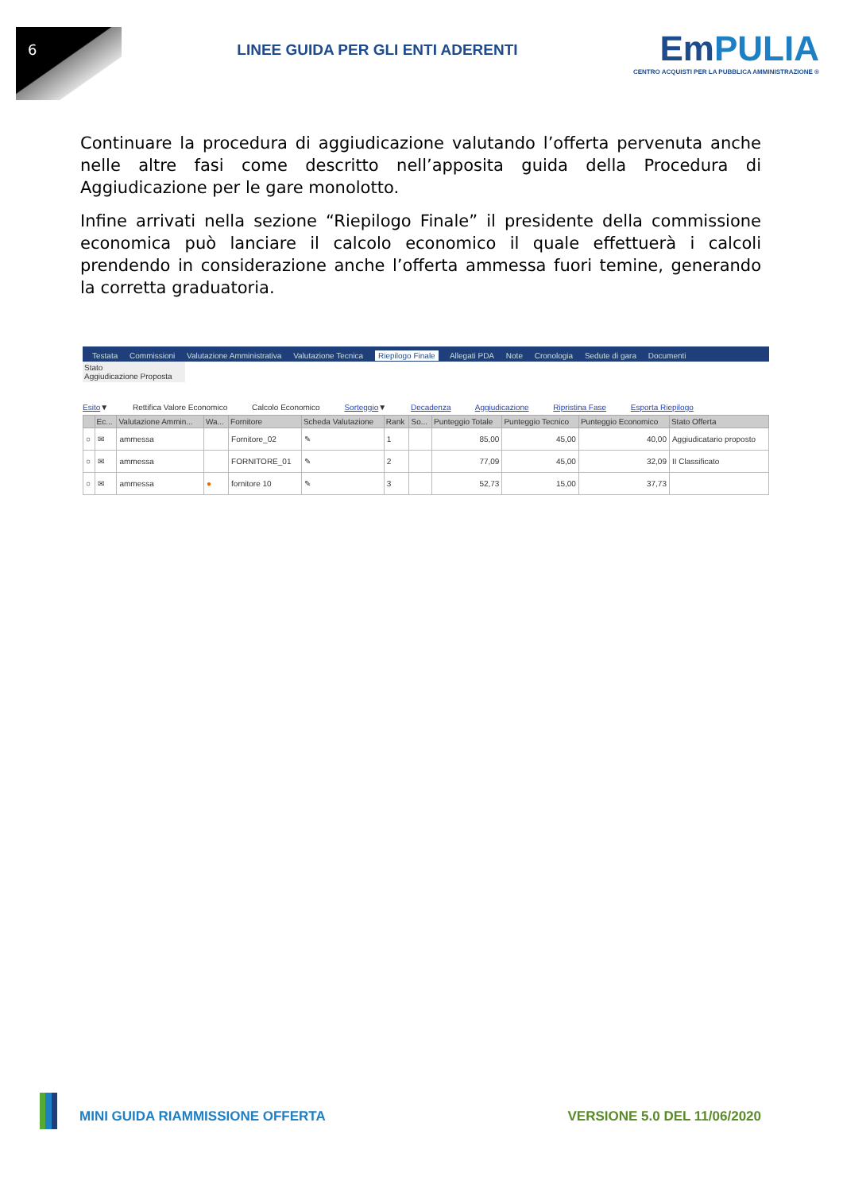6
LINEE GUIDA PER GLI ENTI ADERENTI
EmPULIA
CENTRO ACQUISTI PER LA PUBBLICA AMMINISTRAZIONE ®
Continuare la procedura di aggiudicazione valutando l’offerta pervenuta anche nelle altre fasi come descritto nell’apposita guida della Procedura di Aggiudicazione per le gare monolotto.
Infine arrivati nella sezione “Riepilogo Finale” il presidente della commissione economica può lanciare il calcolo economico il quale effettuerà i calcoli prendendo in considerazione anche l’offerta ammessa fuori temine, generando la corretta graduatoria.
Testata Commissioni Valutazione Amministrativa Valutazione Tecnica Riepilogo Finale Allegati PDA Note Cronologia Sedute di gara Documenti
Stato
Aggiudicazione Proposta
Esito▼ Rettifica Valore Economico Calcolo Economico Sorteggio▼ Decadenza Aggiudicazione Ripristina Fase Esporta Riepilogo
| | Ec... | Valutazione Ammin... | Wa... | Fornitore | Scheda Valutazione | Rank | So... | Punteggio Totale | Punteggio Tecnico | Punteggio Economico | Stato Offerta |
| --- | --- | --- | --- | --- | --- | --- | --- | --- | --- | --- | --- |
| ○ | ✉ | ammessa | | Fornitore_02 | ✎ | 1 | | 85,00 | 45,00 | 40,00 | Aggiudicatario proposto |
| ○ | ✉ | ammessa | | FORNITORE_01 | ✎ | 2 | | 77,09 | 45,00 | 32,09 | II Classificato |
| ○ | ✉ | ammessa | ● | fornitore 10 | ✎ | 3 | | 52,73 | 15,00 | 37,73 | |
MINI GUIDA RIAMMISSIONE OFFERTA VERSIONE 5.0 DEL 11/06/2020